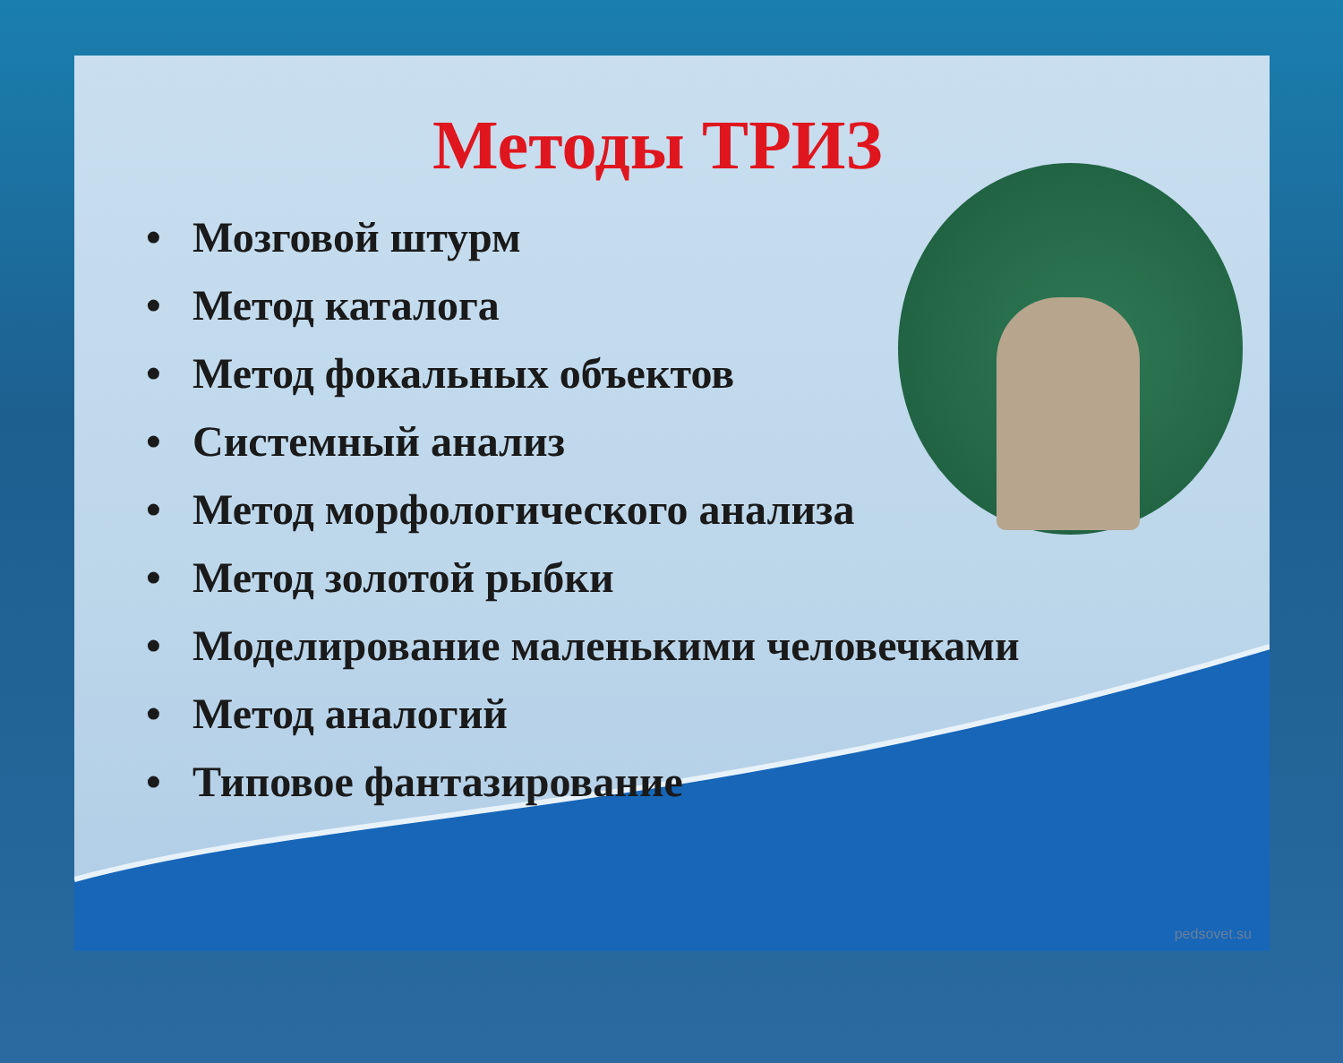Методы ТРИЗ
• Мозговой штурм
• Метод каталога
• Метод фокальных объектов
• Системный анализ
• Метод морфологического анализа
• Метод золотой рыбки
• Моделирование маленькими человечками
• Метод аналогий
• Типовое фантазирование
pedsovet.su